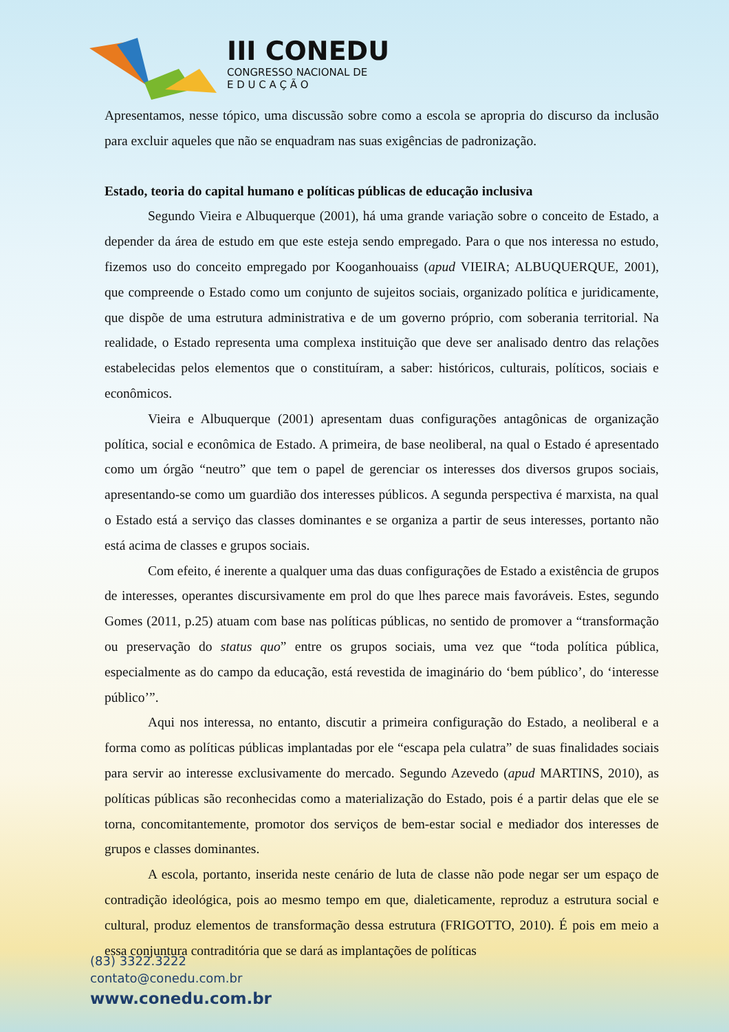III CONEDU
CONGRESSO NACIONAL DE
E D U C A Ç Ã O
Apresentamos, nesse tópico, uma discussão sobre como a escola se apropria do discurso da inclusão para excluir aqueles que não se enquadram nas suas exigências de padronização.
Estado, teoria do capital humano e políticas públicas de educação inclusiva
Segundo Vieira e Albuquerque (2001), há uma grande variação sobre o conceito de Estado, a depender da área de estudo em que este esteja sendo empregado. Para o que nos interessa no estudo, fizemos uso do conceito empregado por Kooganhouaiss (apud VIEIRA; ALBUQUERQUE, 2001), que compreende o Estado como um conjunto de sujeitos sociais, organizado política e juridicamente, que dispõe de uma estrutura administrativa e de um governo próprio, com soberania territorial. Na realidade, o Estado representa uma complexa instituição que deve ser analisado dentro das relações estabelecidas pelos elementos que o constituíram, a saber: históricos, culturais, políticos, sociais e econômicos.
Vieira e Albuquerque (2001) apresentam duas configurações antagônicas de organização política, social e econômica de Estado. A primeira, de base neoliberal, na qual o Estado é apresentado como um órgão “neutro” que tem o papel de gerenciar os interesses dos diversos grupos sociais, apresentando-se como um guardião dos interesses públicos. A segunda perspectiva é marxista, na qual o Estado está a serviço das classes dominantes e se organiza a partir de seus interesses, portanto não está acima de classes e grupos sociais.
Com efeito, é inerente a qualquer uma das duas configurações de Estado a existência de grupos de interesses, operantes discursivamente em prol do que lhes parece mais favoráveis. Estes, segundo Gomes (2011, p.25) atuam com base nas políticas públicas, no sentido de promover a “transformação ou preservação do status quo” entre os grupos sociais, uma vez que “toda política pública, especialmente as do campo da educação, está revestida de imaginário do ‘bem público’, do ‘interesse público’”.
Aqui nos interessa, no entanto, discutir a primeira configuração do Estado, a neoliberal e a forma como as políticas públicas implantadas por ele “escapa pela culatra” de suas finalidades sociais para servir ao interesse exclusivamente do mercado. Segundo Azevedo (apud MARTINS, 2010), as políticas públicas são reconhecidas como a materialização do Estado, pois é a partir delas que ele se torna, concomitantemente, promotor dos serviços de bem-estar social e mediador dos interesses de grupos e classes dominantes.
A escola, portanto, inserida neste cenário de luta de classe não pode negar ser um espaço de contradição ideológica, pois ao mesmo tempo em que, dialeticamente, reproduz a estrutura social e cultural, produz elementos de transformação dessa estrutura (FRIGOTTO, 2010). É pois em meio a essa conjuntura contraditória que se dará as implantações de políticas
(83) 3322.3222
contato@conedu.com.br
www.conedu.com.br